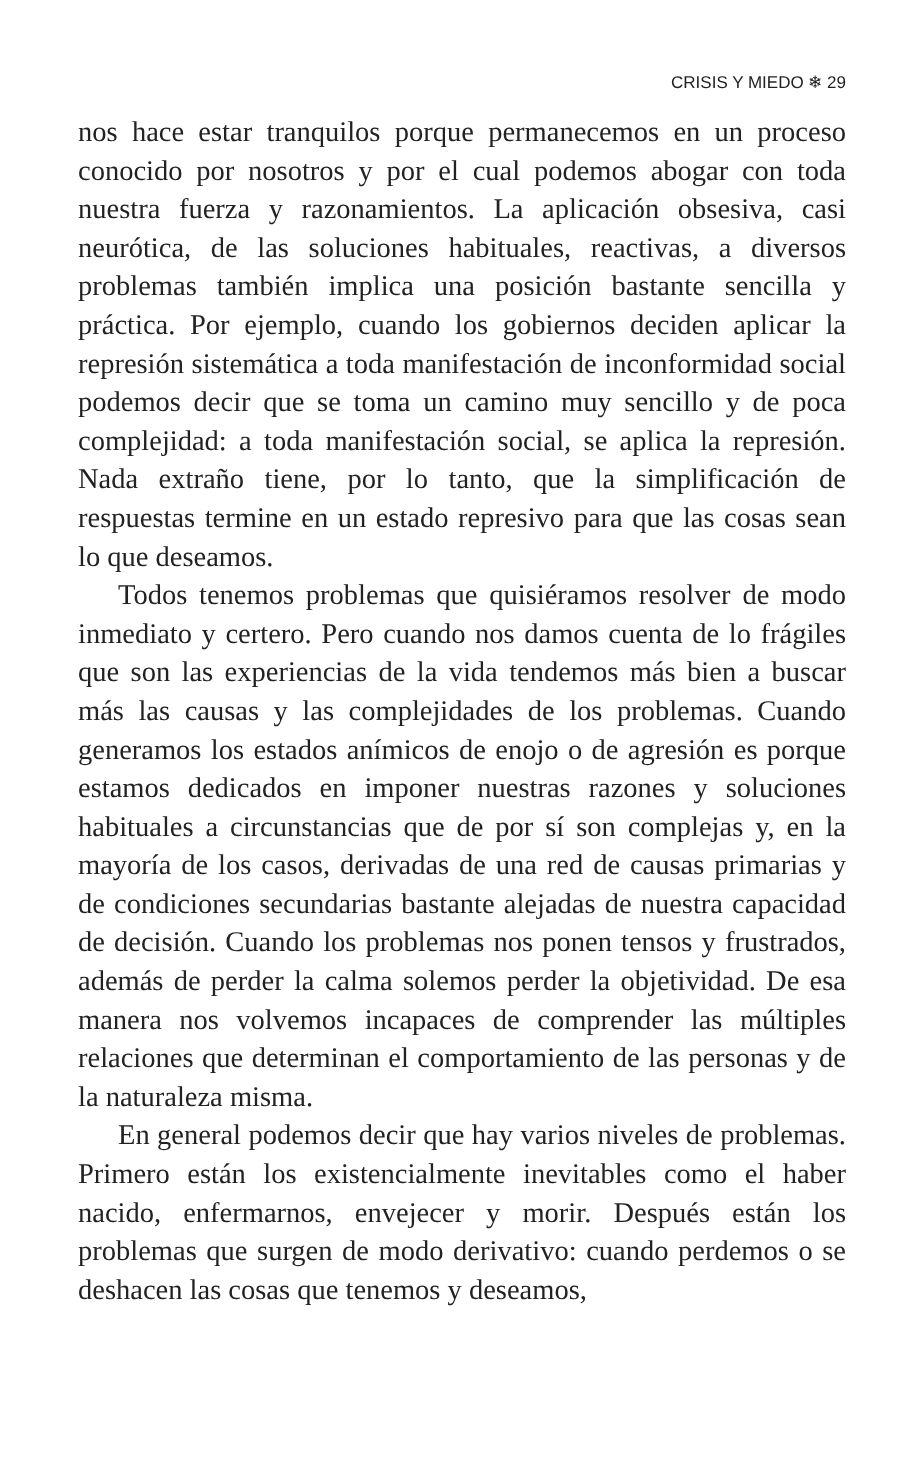CRISIS Y MIEDO ❄ 29
nos hace estar tranquilos porque permanecemos en un proceso conocido por nosotros y por el cual podemos abogar con toda nuestra fuerza y razonamientos. La aplicación obsesiva, casi neurótica, de las soluciones habituales, reactivas, a diversos problemas también implica una posición bastante sencilla y práctica. Por ejemplo, cuando los gobiernos deciden aplicar la represión sistemática a toda manifestación de inconformidad social podemos decir que se toma un camino muy sencillo y de poca complejidad: a toda manifestación social, se aplica la represión. Nada extraño tiene, por lo tanto, que la simplificación de respuestas termine en un estado represivo para que las cosas sean lo que deseamos.
Todos tenemos problemas que quisiéramos resolver de modo inmediato y certero. Pero cuando nos damos cuenta de lo frágiles que son las experiencias de la vida tendemos más bien a buscar más las causas y las complejidades de los problemas. Cuando generamos los estados anímicos de enojo o de agresión es porque estamos dedicados en imponer nuestras razones y soluciones habituales a circunstancias que de por sí son complejas y, en la mayoría de los casos, derivadas de una red de causas primarias y de condiciones secundarias bastante alejadas de nuestra capacidad de decisión. Cuando los problemas nos ponen tensos y frustrados, además de perder la calma solemos perder la objetividad. De esa manera nos volvemos incapaces de comprender las múltiples relaciones que determinan el comportamiento de las personas y de la naturaleza misma.
En general podemos decir que hay varios niveles de problemas. Primero están los existencialmente inevitables como el haber nacido, enfermarnos, envejecer y morir. Después están los problemas que surgen de modo derivativo: cuando perdemos o se deshacen las cosas que tenemos y deseamos,